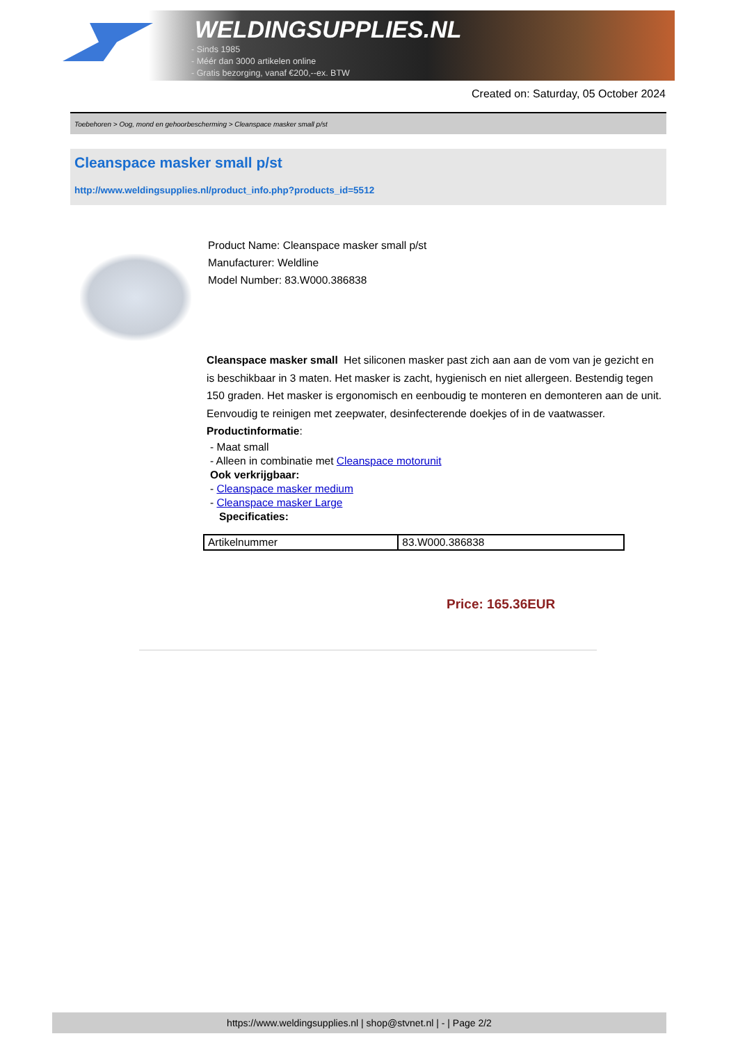WELDINGSUPPLIES.NL
- Sinds 1985
- Méér dan 3000 artikelen online
- Gratis bezorging, vanaf €200,--ex. BTW
Created on: Saturday, 05 October 2024
Toebehoren > Oog, mond en gehoorbescherming > Cleanspace masker small p/st
Cleanspace masker small p/st
http://www.weldingsupplies.nl/product_info.php?products_id=5512
Product Name: Cleanspace masker small p/st
Manufacturer: Weldline
Model Number: 83.W000.386838
Cleanspace masker small Het siliconen masker past zich aan aan de vom van je gezicht en is beschikbaar in 3 maten. Het masker is zacht, hygienisch en niet allergeen. Bestendig tegen 150 graden. Het masker is ergonomisch en eenboudig te monteren en demonteren aan de unit. Eenvoudig te reinigen met zeepwater, desinfecterende doekjes of in de vaatwasser. Productinformatie:
- Maat small
- Alleen in combinatie met Cleanspace motorunit
Ook verkrijgbaar:
- Cleanspace masker medium
- Cleanspace masker Large
Specificaties:
| Artikelnummer | 83.W000.386838 |
Price: 165.36EUR
https://www.weldingsupplies.nl | shop@stvnet.nl | - | Page 2/2